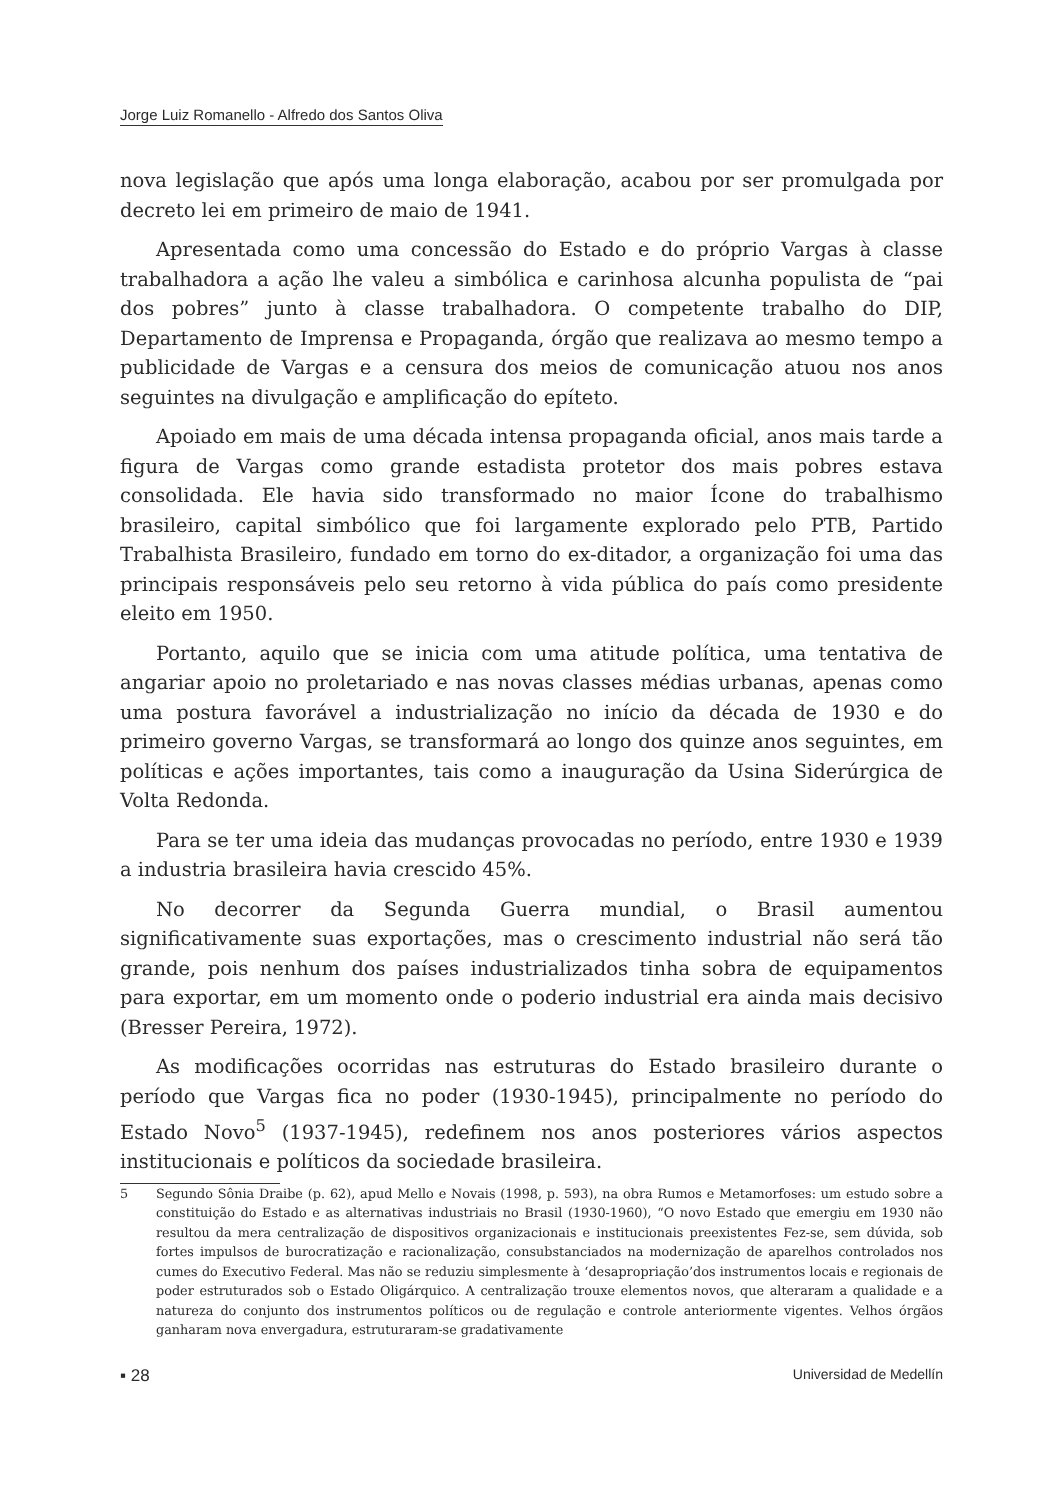Jorge Luiz Romanello - Alfredo dos Santos Oliva
nova legislação que após uma longa elaboração, acabou por ser promulgada por decreto lei em primeiro de maio de 1941.
Apresentada como uma concessão do Estado e do próprio Vargas à classe trabalhadora a ação lhe valeu a simbólica e carinhosa alcunha populista de “pai dos pobres” junto à classe trabalhadora. O competente trabalho do DIP, Departamento de Imprensa e Propaganda, órgão que realizava ao mesmo tempo a publicidade de Vargas e a censura dos meios de comunicação atuou nos anos seguintes na divulgação e amplificação do epíteto.
Apoiado em mais de uma década intensa propaganda oficial, anos mais tarde a figura de Vargas como grande estadista protetor dos mais pobres estava consolidada. Ele havia sido transformado no maior Ícone do trabalhismo brasileiro, capital simbólico que foi largamente explorado pelo PTB, Partido Trabalhista Brasileiro, fundado em torno do ex-ditador, a organização foi uma das principais responsáveis pelo seu retorno à vida pública do país como presidente eleito em 1950.
Portanto, aquilo que se inicia com uma atitude política, uma tentativa de angariar apoio no proletariado e nas novas classes médias urbanas, apenas como uma postura favorável a industrialização no início da década de 1930 e do primeiro governo Vargas, se transformará ao longo dos quinze anos seguintes, em políticas e ações importantes, tais como a inauguração da Usina Siderúrgica de Volta Redonda.
Para se ter uma ideia das mudanças provocadas no período, entre 1930 e 1939 a industria brasileira havia crescido 45%.
No decorrer da Segunda Guerra mundial, o Brasil aumentou significativamente suas exportações, mas o crescimento industrial não será tão grande, pois nenhum dos países industrializados tinha sobra de equipamentos para exportar, em um momento onde o poderio industrial era ainda mais decisivo (Bresser Pereira, 1972).
As modificações ocorridas nas estruturas do Estado brasileiro durante o período que Vargas fica no poder (1930-1945), principalmente no período do Estado Novo<sup>5</sup> (1937-1945), redefinem nos anos posteriores vários aspectos institucionais e políticos da sociedade brasileira.
5 Segundo Sônia Draibe (p. 62), apud Mello e Novais (1998, p. 593), na obra Rumos e Metamorfoses: um estudo sobre a constituição do Estado e as alternativas industriais no Brasil (1930-1960), “O novo Estado que emergiu em 1930 não resultou da mera centralização de dispositivos organizacionais e institucionais preexistentes Fez-se, sem dúvida, sob fortes impulsos de burocratização e racionalização, consubstanciados na modernização de aparelhos controlados nos cumes do Executivo Federal. Mas não se reduziu simplesmente à ‘desapropriação’dos instrumentos locais e regionais de poder estruturados sob o Estado Oligárquico. A centralização trouxe elementos novos, que alteraram a qualidade e a natureza do conjunto dos instrumentos políticos ou de regulação e controle anteriormente vigentes. Velhos órgãos ganharam nova envergadura, estruturaram-se gradativamente
▪ 28 Universidad de Medellín